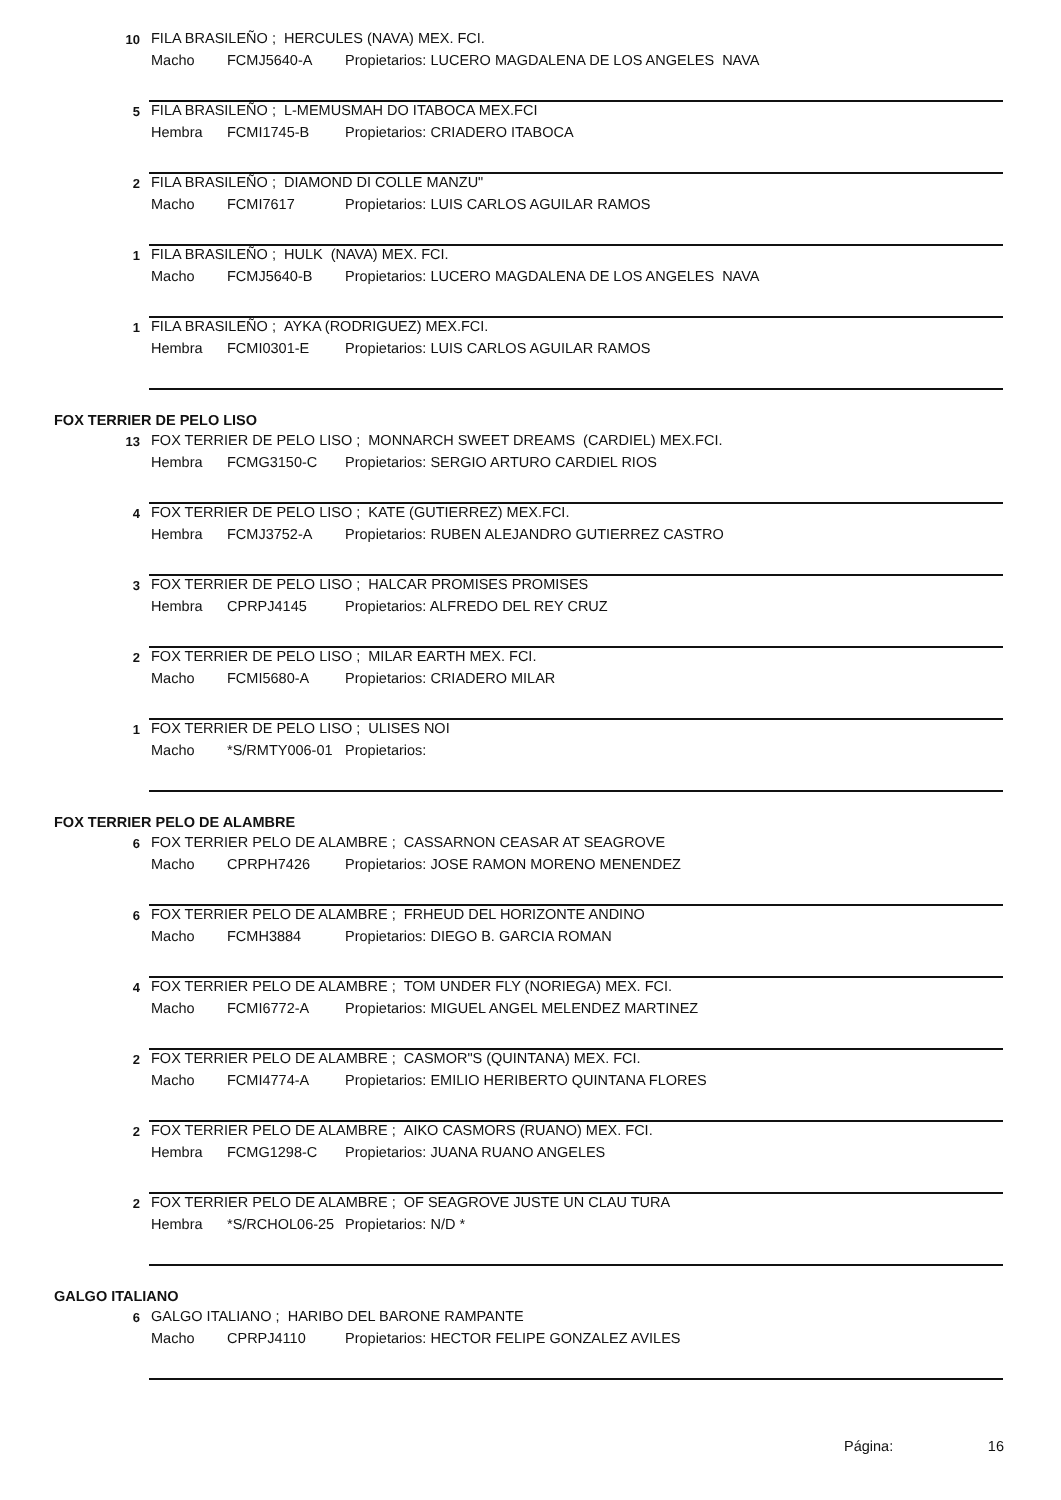10
FILA BRASILEÑO ; HERCULES (NAVA) MEX. FCI.
Macho FCMJ5640-A Propietarios: LUCERO MAGDALENA DE LOS ANGELES NAVA
5
FILA BRASILEÑO ; L-MEMUSMAH DO ITABOCA MEX.FCI
Hembra FCMI1745-B Propietarios: CRIADERO ITABOCA
2
FILA BRASILEÑO ; DIAMOND DI COLLE MANZU"
Macho FCMI7617 Propietarios: LUIS CARLOS AGUILAR RAMOS
1
FILA BRASILEÑO ; HULK (NAVA) MEX. FCI.
Macho FCMJ5640-B Propietarios: LUCERO MAGDALENA DE LOS ANGELES NAVA
1
FILA BRASILEÑO ; AYKA (RODRIGUEZ) MEX.FCI.
Hembra FCMI0301-E Propietarios: LUIS CARLOS AGUILAR RAMOS
FOX TERRIER DE PELO LISO
13
FOX TERRIER DE PELO LISO ; MONNARCH SWEET DREAMS (CARDIEL) MEX.FCI.
Hembra FCMG3150-C Propietarios: SERGIO ARTURO CARDIEL RIOS
4
FOX TERRIER DE PELO LISO ; KATE (GUTIERREZ) MEX.FCI.
Hembra FCMJ3752-A Propietarios: RUBEN ALEJANDRO GUTIERREZ CASTRO
3
FOX TERRIER DE PELO LISO ; HALCAR PROMISES PROMISES
Hembra CPRPJ4145 Propietarios: ALFREDO DEL REY CRUZ
2
FOX TERRIER DE PELO LISO ; MILAR EARTH MEX. FCI.
Macho FCMI5680-A Propietarios: CRIADERO MILAR
1
FOX TERRIER DE PELO LISO ; ULISES NOI
Macho *S/RMTY006-01 Propietarios:
FOX TERRIER PELO DE ALAMBRE
6
FOX TERRIER PELO DE ALAMBRE ; CASSARNON CEASAR AT SEAGROVE
Macho CPRPH7426 Propietarios: JOSE RAMON MORENO MENENDEZ
6
FOX TERRIER PELO DE ALAMBRE ; FRHEUD DEL HORIZONTE ANDINO
Macho FCMH3884 Propietarios: DIEGO B. GARCIA ROMAN
4
FOX TERRIER PELO DE ALAMBRE ; TOM UNDER FLY (NORIEGA) MEX. FCI.
Macho FCMI6772-A Propietarios: MIGUEL ANGEL MELENDEZ MARTINEZ
2
FOX TERRIER PELO DE ALAMBRE ; CASMOR"S (QUINTANA) MEX. FCI.
Macho FCMI4774-A Propietarios: EMILIO HERIBERTO QUINTANA FLORES
2
FOX TERRIER PELO DE ALAMBRE ; AIKO CASMORS (RUANO) MEX. FCI.
Hembra FCMG1298-C Propietarios: JUANA RUANO ANGELES
2
FOX TERRIER PELO DE ALAMBRE ; OF SEAGROVE JUSTE UN CLAU TURA
Hembra *S/RCHOL06-25 Propietarios: N/D *
GALGO ITALIANO
6
GALGO ITALIANO ; HARIBO DEL BARONE RAMPANTE
Macho CPRPJ4110 Propietarios: HECTOR FELIPE GONZALEZ AVILES
Página: 16